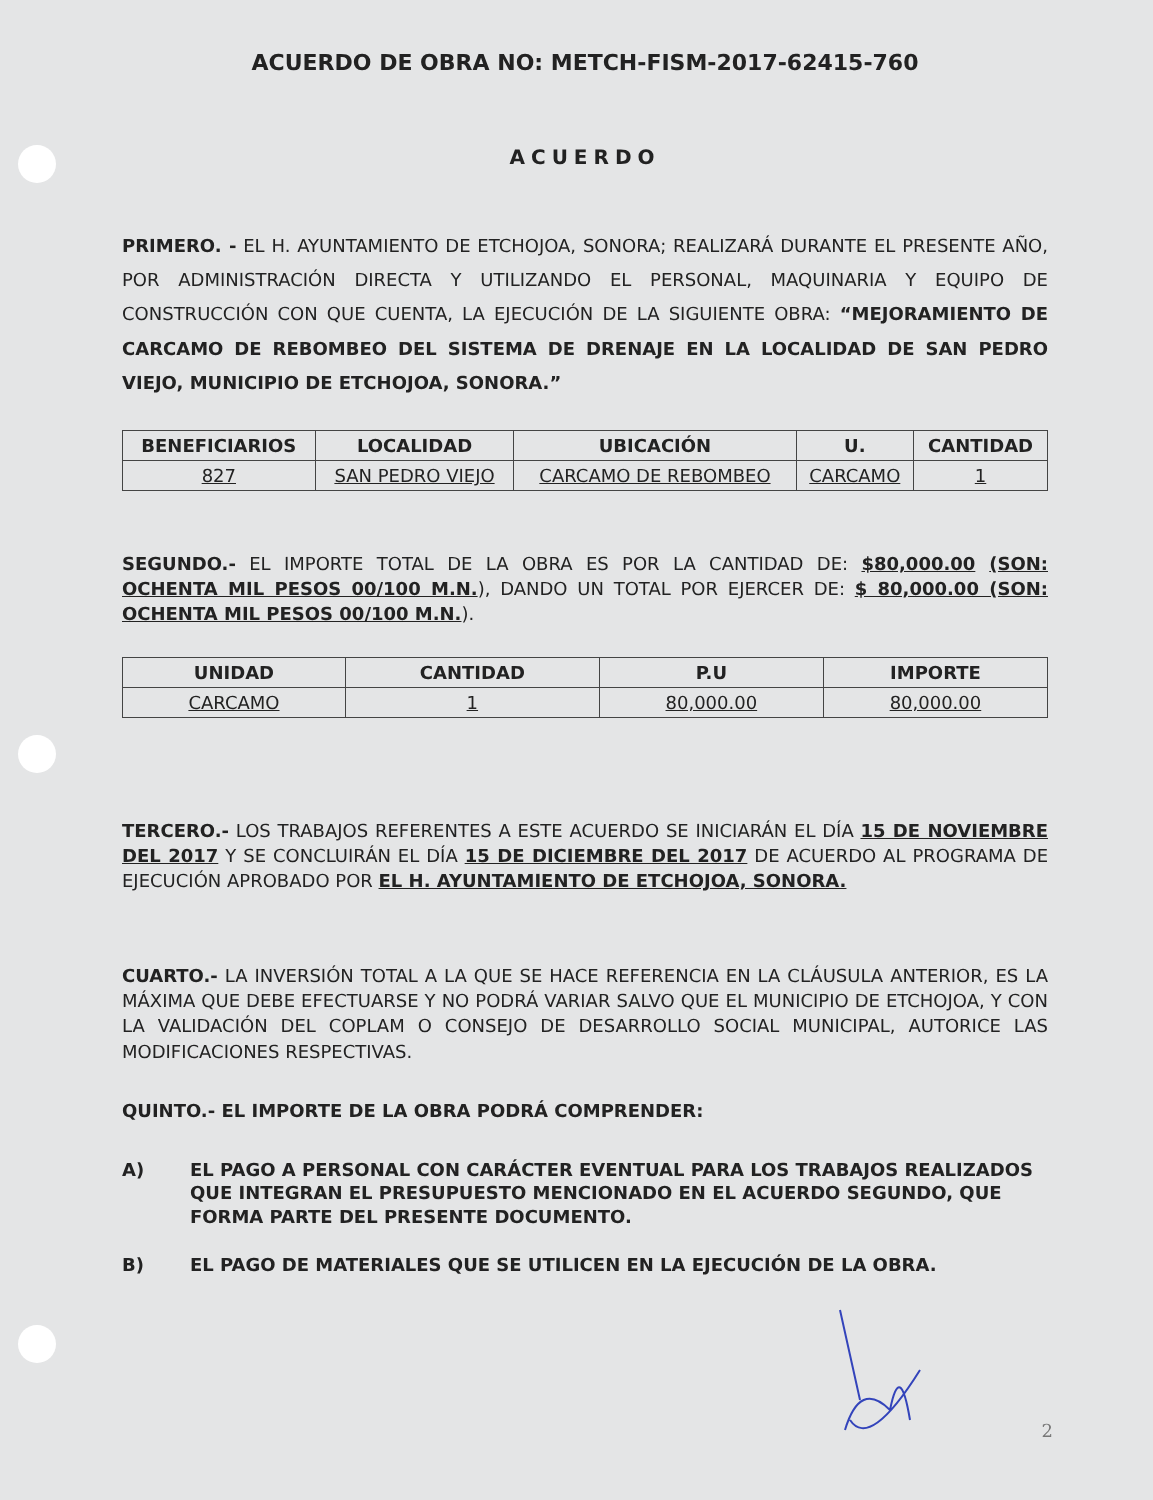ACUERDO DE OBRA NO: METCH-FISM-2017-62415-760
ACUERDO
PRIMERO. - EL H. AYUNTAMIENTO DE ETCHOJOA, SONORA; REALIZARÁ DURANTE EL PRESENTE AÑO, POR ADMINISTRACIÓN DIRECTA Y UTILIZANDO EL PERSONAL, MAQUINARIA Y EQUIPO DE CONSTRUCCIÓN CON QUE CUENTA, LA EJECUCIÓN DE LA SIGUIENTE OBRA: “MEJORAMIENTO DE CARCAMO DE REBOMBEO DEL SISTEMA DE DRENAJE EN LA LOCALIDAD DE SAN PEDRO VIEJO, MUNICIPIO DE ETCHOJOA, SONORA.”
| BENEFICIARIOS | LOCALIDAD | UBICACIÓN | U. | CANTIDAD |
| --- | --- | --- | --- | --- |
| 827 | SAN PEDRO VIEJO | CARCAMO DE REBOMBEO | CARCAMO | 1 |
SEGUNDO.- EL IMPORTE TOTAL DE LA OBRA ES POR LA CANTIDAD DE: $80,000.00 (SON: OCHENTA MIL PESOS 00/100 M.N.), DANDO UN TOTAL POR EJERCER DE: $ 80,000.00 (SON: OCHENTA MIL PESOS 00/100 M.N.).
| UNIDAD | CANTIDAD | P.U | IMPORTE |
| --- | --- | --- | --- |
| CARCAMO | 1 | 80,000.00 | 80,000.00 |
TERCERO.- LOS TRABAJOS REFERENTES A ESTE ACUERDO SE INICIARÁN EL DÍA 15 DE NOVIEMBRE DEL 2017 Y SE CONCLUIRÁN EL DÍA 15 DE DICIEMBRE DEL 2017 DE ACUERDO AL PROGRAMA DE EJECUCIÓN APROBADO POR EL H. AYUNTAMIENTO DE ETCHOJOA, SONORA.
CUARTO.- LA INVERSIÓN TOTAL A LA QUE SE HACE REFERENCIA EN LA CLÁUSULA ANTERIOR, ES LA MÁXIMA QUE DEBE EFECTUARSE Y NO PODRÁ VARIAR SALVO QUE EL MUNICIPIO DE ETCHOJOA, Y CON LA VALIDACIÓN DEL COPLAM O CONSEJO DE DESARROLLO SOCIAL MUNICIPAL, AUTORICE LAS MODIFICACIONES RESPECTIVAS.
QUINTO.- EL IMPORTE DE LA OBRA PODRÁ COMPRENDER:
A) EL PAGO A PERSONAL CON CARÁCTER EVENTUAL PARA LOS TRABAJOS REALIZADOS QUE INTEGRAN EL PRESUPUESTO MENCIONADO EN EL ACUERDO SEGUNDO, QUE FORMA PARTE DEL PRESENTE DOCUMENTO.
B) EL PAGO DE MATERIALES QUE SE UTILICEN EN LA EJECUCIÓN DE LA OBRA.
2